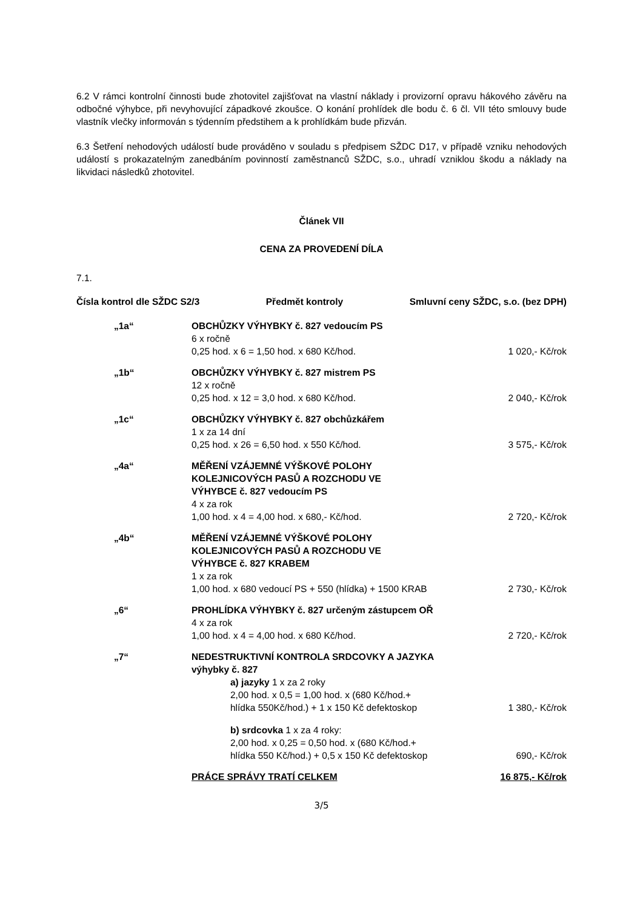6.2 V rámci kontrolní činnosti bude zhotovitel zajišťovat na vlastní náklady i provizorní opravu hákového závěru na odbočné výhybce, při nevyhovující západkové zkoušce. O konání prohlídek dle bodu č. 6 čl. VII této smlouvy bude vlastník vlečky informován s týdenním předstihem a k prohlídkám bude přizván.
6.3 Šetření nehodových událostí bude prováděno v souladu s předpisem SŽDC D17, v případě vzniku nehodových událostí s prokazatelným zanedbáním povinností zaměstnanců SŽDC, s.o., uhradí vzniklou škodu a náklady na likvidaci následků zhotovitel.
Článek VII
CENA ZA PROVEDENÍ DÍLA
7.1.
Čísla kontrol dle SŽDC S2/3 Předmět kontroly Smluvní ceny SŽDC, s.o. (bez DPH)
| „1a“ | OBCHŮZKY VÝHYBKY č. 827 vedoucím PS 6 x ročně 0,25 hod. x 6 = 1,50 hod. x 680 Kč/hod. | 1 020,- Kč/rok |
| „1b“ | OBCHŮZKY VÝHYBKY č. 827 mistrem PS 12 x ročně 0,25 hod. x 12 = 3,0 hod. x 680 Kč/hod. | 2 040,- Kč/rok |
| „1c“ | OBCHŮZKY VÝHYBKY č. 827 obchůzkářem 1 x za 14 dní 0,25 hod. x 26 = 6,50 hod. x 550 Kč/hod. | 3 575,- Kč/rok |
| „4a“ | MĚŘENÍ VZÁJEMNÉ VÝŠKOVÉ POLOHY KOLEJNICOVÝCH PASŮ A ROZCHODU VE VÝHYBCE č. 827 vedoucím PS 4 x za rok 1,00 hod. x 4 = 4,00 hod. x 680,- Kč/hod. | 2 720,- Kč/rok |
| „4b“ | MĚŘENÍ VZÁJEMNÉ VÝŠKOVÉ POLOHY KOLEJNICOVÝCH PASŮ A ROZCHODU VE VÝHYBCE č. 827 KRABEM 1 x za rok 1,00 hod. x 680 vedoucí PS + 550 (hlídka) + 1500 KRAB | 2 730,- Kč/rok |
| „6“ | PROHLÍDKA VÝHYBKY č. 827 určeným zástupcem OŘ 4 x za rok 1,00 hod. x 4 = 4,00 hod. x 680 Kč/hod. | 2 720,- Kč/rok |
| „7“ | NEDESTRUKTIVNÍ KONTROLA SRDCOVKY A JAZYKA výhybky č. 827 a) jazyky 1 x za 2 roky 2,00 hod. x 0,5 = 1,00 hod. x (680 Kč/hod.+ hlídka 550Kč/hod.) + 1 x 150 Kč defektoskop | 1 380,- Kč/rok |
| | b) srdcovka 1 x za 4 roky: 2,00 hod. x 0,25 = 0,50 hod. x (680 Kč/hod.+ hlídka 550 Kč/hod.) + 0,5 x 150 Kč defektoskop | 690,- Kč/rok |
| | PRÁCE SPRÁVY TRATÍ CELKEM | 16 875,- Kč/rok |
3/5